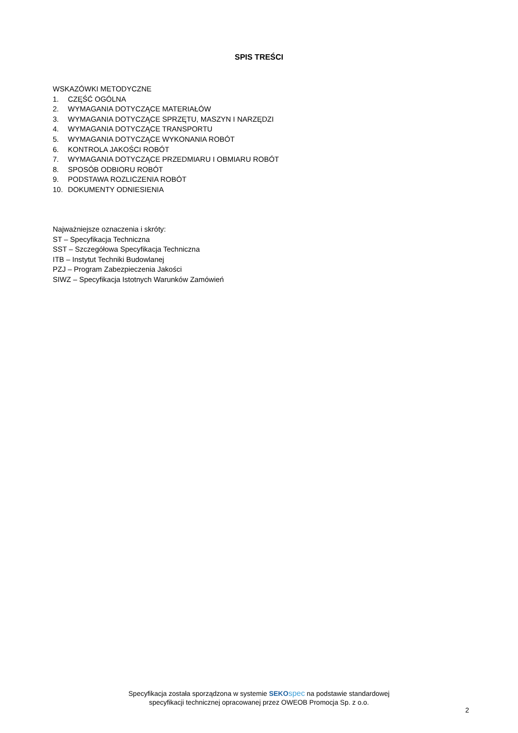SPIS TREŚCI
WSKAZÓWKI METODYCZNE
1. CZĘŚĆ OGÓLNA
2. WYMAGANIA DOTYCZĄCE MATERIAŁÓW
3. WYMAGANIA DOTYCZĄCE SPRZĘTU, MASZYN I NARZĘDZI
4. WYMAGANIA DOTYCZĄCE TRANSPORTU
5. WYMAGANIA DOTYCZĄCE WYKONANIA ROBÓT
6. KONTROLA JAKOŚCI ROBÓT
7. WYMAGANIA DOTYCZĄCE PRZEDMIARU I OBMIARU ROBÓT
8. SPOSÓB ODBIORU ROBÓT
9. PODSTAWA ROZLICZENIA ROBÓT
10. DOKUMENTY ODNIESIENIA
Najważniejsze oznaczenia i skróty:
ST – Specyfikacja Techniczna
SST – Szczegółowa Specyfikacja Techniczna
ITB – Instytut Techniki Budowlanej
PZJ – Program Zabezpieczenia Jakości
SIWZ – Specyfikacja Istotnych Warunków Zamówień
Specyfikacja została sporządzona w systemie SEKO spec na podstawie standardowej
specyfikacji technicznej opracowanej przez OWEOB Promocja Sp. z o.o.
2